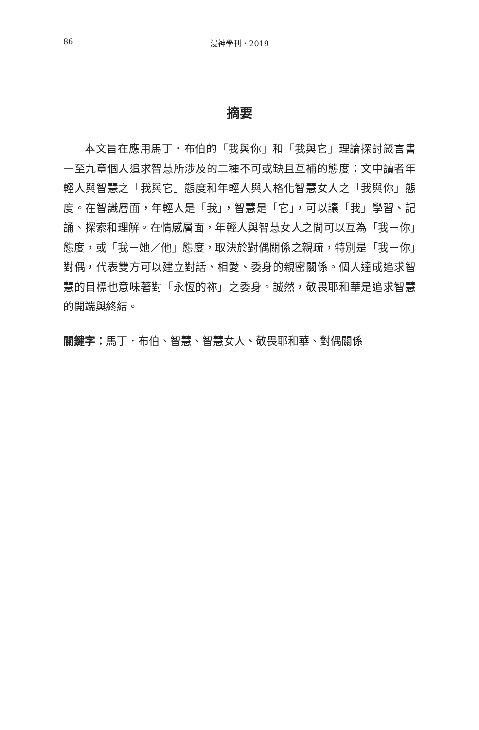86 浸神學刊．2019
摘要
本文旨在應用馬丁．布伯的「我與你」和「我與它」理論探討箴言書一至九章個人追求智慧所涉及的二種不可或缺且互補的態度：文中讀者年輕人與智慧之「我與它」態度和年輕人與人格化智慧女人之「我與你」態度。在智識層面，年輕人是「我」，智慧是「它」，可以讓「我」學習、記誦、探索和理解。在情感層面，年輕人與智慧女人之間可以互為「我－你」態度，或「我－她／他」態度，取決於對偶關係之親疏，特別是「我－你」對偶，代表雙方可以建立對話、相愛、委身的親密關係。個人達成追求智慧的目標也意味著對「永恆的祢」之委身。誠然，敬畏耶和華是追求智慧的開端與終結。
關鍵字：馬丁．布伯、智慧、智慧女人、敬畏耶和華、對偶關係